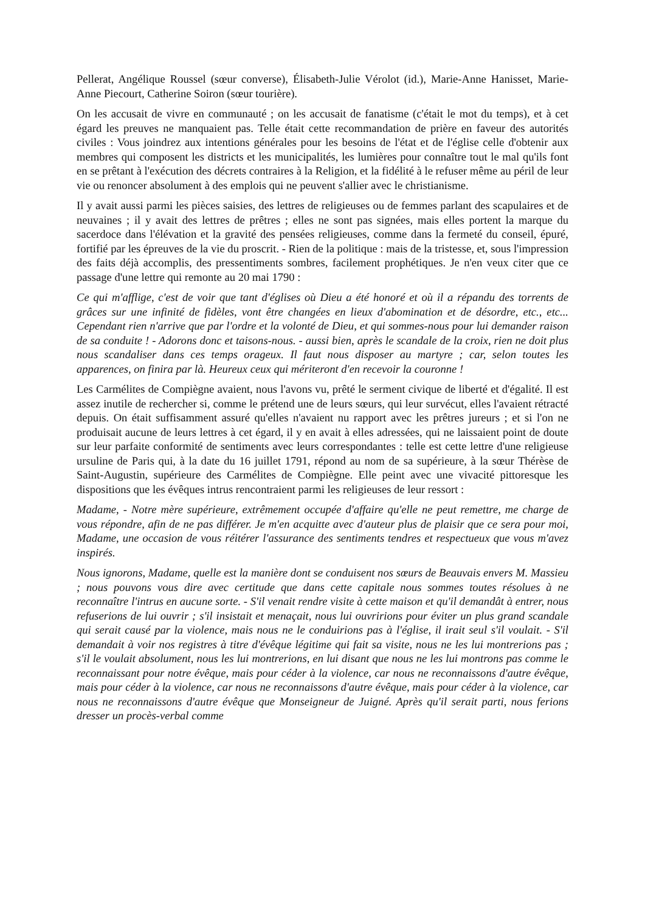Pellerat, Angélique Roussel (sœur converse), Élisabeth-Julie Vérolot (id.), Marie-Anne Hanisset, Marie-Anne Piecourt, Catherine Soiron (sœur tourière).
On les accusait de vivre en communauté ; on les accusait de fanatisme (c'était le mot du temps), et à cet égard les preuves ne manquaient pas. Telle était cette recommandation de prière en faveur des autorités civiles : Vous joindrez aux intentions générales pour les besoins de l'état et de l'église celle d'obtenir aux membres qui composent les districts et les municipalités, les lumières pour connaître tout le mal qu'ils font en se prêtant à l'exécution des décrets contraires à la Religion, et la fidélité à le refuser même au péril de leur vie ou renoncer absolument à des emplois qui ne peuvent s'allier avec le christianisme.
Il y avait aussi parmi les pièces saisies, des lettres de religieuses ou de femmes parlant des scapulaires et de neuvaines ; il y avait des lettres de prêtres ; elles ne sont pas signées, mais elles portent la marque du sacerdoce dans l'élévation et la gravité des pensées religieuses, comme dans la fermeté du conseil, épuré, fortifié par les épreuves de la vie du proscrit. - Rien de la politique : mais de la tristesse, et, sous l'impression des faits déjà accomplis, des pressentiments sombres, facilement prophétiques. Je n'en veux citer que ce passage d'une lettre qui remonte au 20 mai 1790 :
Ce qui m'afflige, c'est de voir que tant d'églises où Dieu a été honoré et où il a répandu des torrents de grâces sur une infinité de fidèles, vont être changées en lieux d'abomination et de désordre, etc., etc... Cependant rien n'arrive que par l'ordre et la volonté de Dieu, et qui sommes-nous pour lui demander raison de sa conduite ! - Adorons donc et taisons-nous. - aussi bien, après le scandale de la croix, rien ne doit plus nous scandaliser dans ces temps orageux. Il faut nous disposer au martyre ; car, selon toutes les apparences, on finira par là. Heureux ceux qui mériteront d'en recevoir la couronne !
Les Carmélites de Compiègne avaient, nous l'avons vu, prêté le serment civique de liberté et d'égalité. Il est assez inutile de rechercher si, comme le prétend une de leurs sœurs, qui leur survécut, elles l'avaient rétracté depuis. On était suffisamment assuré qu'elles n'avaient nu rapport avec les prêtres jureurs ; et si l'on ne produisait aucune de leurs lettres à cet égard, il y en avait à elles adressées, qui ne laissaient point de doute sur leur parfaite conformité de sentiments avec leurs correspondantes : telle est cette lettre d'une religieuse ursuline de Paris qui, à la date du 16 juillet 1791, répond au nom de sa supérieure, à la sœur Thérèse de Saint-Augustin, supérieure des Carmélites de Compiègne. Elle peint avec une vivacité pittoresque les dispositions que les évêques intrus rencontraient parmi les religieuses de leur ressort :
Madame, - Notre mère supérieure, extrêmement occupée d'affaire qu'elle ne peut remettre, me charge de vous répondre, afin de ne pas différer. Je m'en acquitte avec d'auteur plus de plaisir que ce sera pour moi, Madame, une occasion de vous réitérer l'assurance des sentiments tendres et respectueux que vous m'avez inspirés.
Nous ignorons, Madame, quelle est la manière dont se conduisent nos sœurs de Beauvais envers M. Massieu ; nous pouvons vous dire avec certitude que dans cette capitale nous sommes toutes résolues à ne reconnaître l'intrus en aucune sorte. - S'il venait rendre visite à cette maison et qu'il demandât à entrer, nous refuserions de lui ouvrir ; s'il insistait et menaçait, nous lui ouvririons pour éviter un plus grand scandale qui serait causé par la violence, mais nous ne le conduirions pas à l'église, il irait seul s'il voulait. - S'il demandait à voir nos registres à titre d'évêque légitime qui fait sa visite, nous ne les lui montrerions pas ; s'il le voulait absolument, nous les lui montrerions, en lui disant que nous ne les lui montrons pas comme le reconnaissant pour notre évêque, mais pour céder à la violence, car nous ne reconnaissons d'autre évêque, mais pour céder à la violence, car nous ne reconnaissons d'autre évêque, mais pour céder à la violence, car nous ne reconnaissons d'autre évêque que Monseigneur de Juigné. Après qu'il serait parti, nous ferions dresser un procès-verbal comme